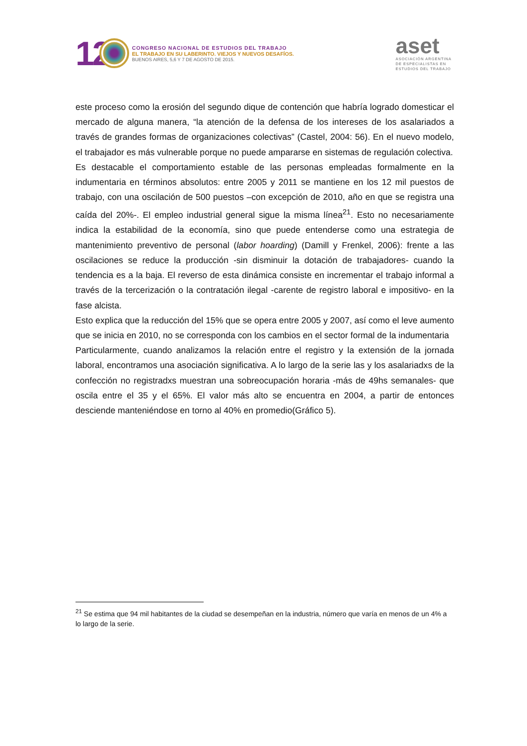12
CONGRESO NACIONAL DE ESTUDIOS DEL TRABAJO
EL TRABAJO EN SU LABERINTO. VIEJOS Y NUEVOS DESAFÍOS.
BUENOS AIRES, 5,6 Y 7 DE AGOSTO DE 2015.
aset
ASOCIACIÓN ARGENTINA
DE ESPECIALISTAS EN
ESTUDIOS DEL TRABAJO
este proceso como la erosión del segundo dique de contención que habría logrado domesticar el mercado de alguna manera, “la atención de la defensa de los intereses de los asalariados a través de grandes formas de organizaciones colectivas” (Castel, 2004: 56). En el nuevo modelo, el trabajador es más vulnerable porque no puede ampararse en sistemas de regulación colectiva.
Es destacable el comportamiento estable de las personas empleadas formalmente en la indumentaria en términos absolutos: entre 2005 y 2011 se mantiene en los 12 mil puestos de trabajo, con una oscilación de 500 puestos –con excepción de 2010, año en que se registra una caída del 20%-. El empleo industrial general sigue la misma línea<sup>21</sup>. Esto no necesariamente indica la estabilidad de la economía, sino que puede entenderse como una estrategia de mantenimiento preventivo de personal (labor hoarding) (Damill y Frenkel, 2006): frente a las oscilaciones se reduce la producción -sin disminuir la dotación de trabajadores- cuando la tendencia es a la baja. El reverso de esta dinámica consiste en incrementar el trabajo informal a través de la tercerización o la contratación ilegal -carente de registro laboral e impositivo- en la fase alcista.
Esto explica que la reducción del 15% que se opera entre 2005 y 2007, así como el leve aumento que se inicia en 2010, no se corresponda con los cambios en el sector formal de la indumentaria
Particularmente, cuando analizamos la relación entre el registro y la extensión de la jornada laboral, encontramos una asociación significativa. A lo largo de la serie las y los asalariadxs de la confección no registradxs muestran una sobreocupación horaria -más de 49hs semanales- que oscila entre el 35 y el 65%. El valor más alto se encuentra en 2004, a partir de entonces desciende manteniéndose en torno al 40% en promedio(Gráfico 5).
<sup>21</sup> Se estima que 94 mil habitantes de la ciudad se desempeñan en la industria, número que varía en menos de un 4% a lo largo de la serie.